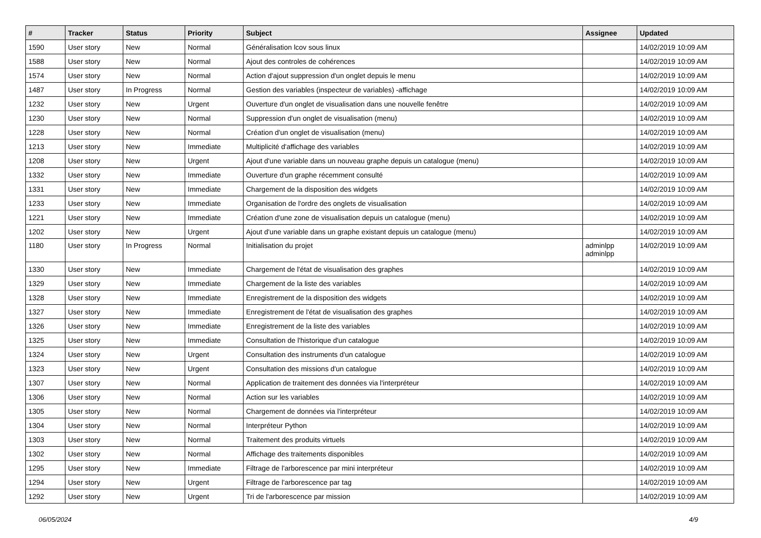| # | Tracker | Status | Priority | Subject | Assignee | Updated |
| --- | --- | --- | --- | --- | --- | --- |
| 1590 | User story | New | Normal | Généralisation lcov sous linux | | 14/02/2019 10:09 AM |
| 1588 | User story | New | Normal | Ajout des controles de cohérences | | 14/02/2019 10:09 AM |
| 1574 | User story | New | Normal | Action d'ajout suppression d'un onglet depuis le menu | | 14/02/2019 10:09 AM |
| 1487 | User story | In Progress | Normal | Gestion des variables (inspecteur de variables) -affichage | | 14/02/2019 10:09 AM |
| 1232 | User story | New | Urgent | Ouverture d'un onglet de visualisation dans une nouvelle fenêtre | | 14/02/2019 10:09 AM |
| 1230 | User story | New | Normal | Suppression d'un onglet de visualisation (menu) | | 14/02/2019 10:09 AM |
| 1228 | User story | New | Normal | Création d'un onglet de visualisation (menu) | | 14/02/2019 10:09 AM |
| 1213 | User story | New | Immediate | Multiplicité d'affichage des variables | | 14/02/2019 10:09 AM |
| 1208 | User story | New | Urgent | Ajout d'une variable dans un nouveau graphe depuis un catalogue (menu) | | 14/02/2019 10:09 AM |
| 1332 | User story | New | Immediate | Ouverture d'un graphe récemment consulté | | 14/02/2019 10:09 AM |
| 1331 | User story | New | Immediate | Chargement de la disposition des widgets | | 14/02/2019 10:09 AM |
| 1233 | User story | New | Immediate | Organisation de l'ordre des onglets de visualisation | | 14/02/2019 10:09 AM |
| 1221 | User story | New | Immediate | Création d'une zone de visualisation depuis un catalogue (menu) | | 14/02/2019 10:09 AM |
| 1202 | User story | New | Urgent | Ajout d'une variable dans un graphe existant depuis un catalogue (menu) | | 14/02/2019 10:09 AM |
| 1180 | User story | In Progress | Normal | Initialisation du projet | adminlpp adminlpp | 14/02/2019 10:09 AM |
| 1330 | User story | New | Immediate | Chargement de l'état de visualisation des graphes | | 14/02/2019 10:09 AM |
| 1329 | User story | New | Immediate | Chargement de la liste des variables | | 14/02/2019 10:09 AM |
| 1328 | User story | New | Immediate | Enregistrement de la disposition des widgets | | 14/02/2019 10:09 AM |
| 1327 | User story | New | Immediate | Enregistrement de l'état de visualisation des graphes | | 14/02/2019 10:09 AM |
| 1326 | User story | New | Immediate | Enregistrement de la liste des variables | | 14/02/2019 10:09 AM |
| 1325 | User story | New | Immediate | Consultation de l'historique d'un catalogue | | 14/02/2019 10:09 AM |
| 1324 | User story | New | Urgent | Consultation des instruments d'un catalogue | | 14/02/2019 10:09 AM |
| 1323 | User story | New | Urgent | Consultation des missions d'un catalogue | | 14/02/2019 10:09 AM |
| 1307 | User story | New | Normal | Application de traitement des données via l'interpréteur | | 14/02/2019 10:09 AM |
| 1306 | User story | New | Normal | Action sur les variables | | 14/02/2019 10:09 AM |
| 1305 | User story | New | Normal | Chargement de données via l'interpréteur | | 14/02/2019 10:09 AM |
| 1304 | User story | New | Normal | Interpréteur Python | | 14/02/2019 10:09 AM |
| 1303 | User story | New | Normal | Traitement des produits virtuels | | 14/02/2019 10:09 AM |
| 1302 | User story | New | Normal | Affichage des traitements disponibles | | 14/02/2019 10:09 AM |
| 1295 | User story | New | Immediate | Filtrage de l'arborescence par mini interpréteur | | 14/02/2019 10:09 AM |
| 1294 | User story | New | Urgent | Filtrage de l'arborescence par tag | | 14/02/2019 10:09 AM |
| 1292 | User story | New | Urgent | Tri de l'arborescence par mission | | 14/02/2019 10:09 AM |
06/05/2024 4/9